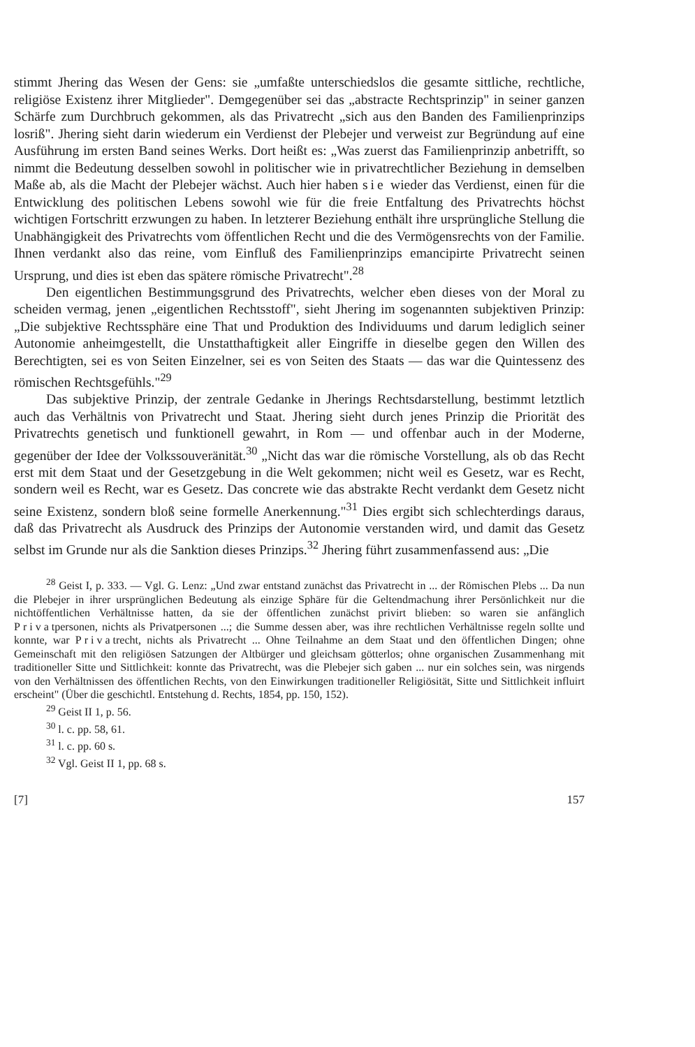stimmt Jhering das Wesen der Gens: sie „umfaßte unterschiedslos die gesamte sittliche, rechtliche, religiöse Existenz ihrer Mitglieder". Demgegenüber sei das „abstracte Rechtsprinzip" in seiner ganzen Schärfe zum Durchbruch gekommen, als das Privatrecht „sich aus den Banden des Familienprinzips losriß". Jhering sieht darin wiederum ein Verdienst der Plebejer und verweist zur Begründung auf eine Ausführung im ersten Band seines Werks. Dort heißt es: „Was zuerst das Familienprinzip anbetrifft, so nimmt die Bedeutung desselben sowohl in politischer wie in privatrechtlicher Beziehung in demselben Maße ab, als die Macht der Plebejer wächst. Auch hier haben sie wieder das Verdienst, einen für die Entwicklung des politischen Lebens sowohl wie für die freie Entfaltung des Privatrechts höchst wichtigen Fortschritt erzwungen zu haben. In letzterer Beziehung enthält ihre ursprüngliche Stellung die Unabhängigkeit des Privatrechts vom öffentlichen Recht und die des Vermögensrechts von der Familie. Ihnen verdankt also das reine, vom Einfluß des Familienprinzips emancipirte Privatrecht seinen Ursprung, und dies ist eben das spätere römische Privatrecht".<sup>28</sup>
Den eigentlichen Bestimmungsgrund des Privatrechts, welcher eben dieses von der Moral zu scheiden vermag, jenen „eigentlichen Rechtsstoff", sieht Jhering im sogenannten subjektiven Prinzip: „Die subjektive Rechtssphäre eine That und Produktion des Individuums und darum lediglich seiner Autonomie anheimgestellt, die Unstatthaftigkeit aller Eingriffe in dieselbe gegen den Willen des Berechtigten, sei es von Seiten Einzelner, sei es von Seiten des Staats — das war die Quintessenz des römischen Rechtsgefühls."<sup>29</sup>
Das subjektive Prinzip, der zentrale Gedanke in Jherings Rechtsdarstellung, bestimmt letztlich auch das Verhältnis von Privatrecht und Staat. Jhering sieht durch jenes Prinzip die Priorität des Privatrechts genetisch und funktionell gewahrt, in Rom — und offenbar auch in der Moderne, gegenüber der Idee der Volkssouveränität.<sup>30</sup> „Nicht das war die römische Vorstellung, als ob das Recht erst mit dem Staat und der Gesetzgebung in die Welt gekommen; nicht weil es Gesetz, war es Recht, sondern weil es Recht, war es Gesetz. Das concrete wie das abstrakte Recht verdankt dem Gesetz nicht seine Existenz, sondern bloß seine formelle Anerkennung."<sup>31</sup> Dies ergibt sich schlechterdings daraus, daß das Privatrecht als Ausdruck des Prinzips der Autonomie verstanden wird, und damit das Gesetz selbst im Grunde nur als die Sanktion dieses Prinzips.<sup>32</sup> Jhering führt zusammenfassend aus: „Die
<sup>28</sup> Geist I, p. 333. — Vgl. G. Lenz: „Und zwar entstand zunächst das Privatrecht in ... der Römischen Plebs ... Da nun die Plebejer in ihrer ursprünglichen Bedeutung als einzige Sphäre für die Geltendmachung ihrer Persönlichkeit nur die nichtöffentlichen Verhältnisse hatten, da sie der öffentlichen zunächst privirt blieben: so waren sie anfänglich Privatpersonen, nichts als Privatpersonen ...; die Summe dessen aber, was ihre rechtlichen Verhältnisse regeln sollte und konnte, war Privatrecht, nichts als Privatrecht ... Ohne Teilnahme an dem Staat und den öffentlichen Dingen; ohne Gemeinschaft mit den religiösen Satzungen der Altbürger und gleichsam götterlos; ohne organischen Zusammenhang mit traditioneller Sitte und Sittlichkeit: konnte das Privatrecht, was die Plebejer sich gaben ... nur ein solches sein, was nirgends von den Verhältnissen des öffentlichen Rechts, von den Einwirkungen traditioneller Religiösität, Sitte und Sittlichkeit influirt erscheint" (Über die geschichtl. Entstehung d. Rechts, 1854, pp. 150, 152).
<sup>29</sup> Geist II 1, p. 56.
<sup>30</sup> l. c. pp. 58, 61.
<sup>31</sup> l. c. pp. 60 s.
<sup>32</sup> Vgl. Geist II 1, pp. 68 s.
[7] 157